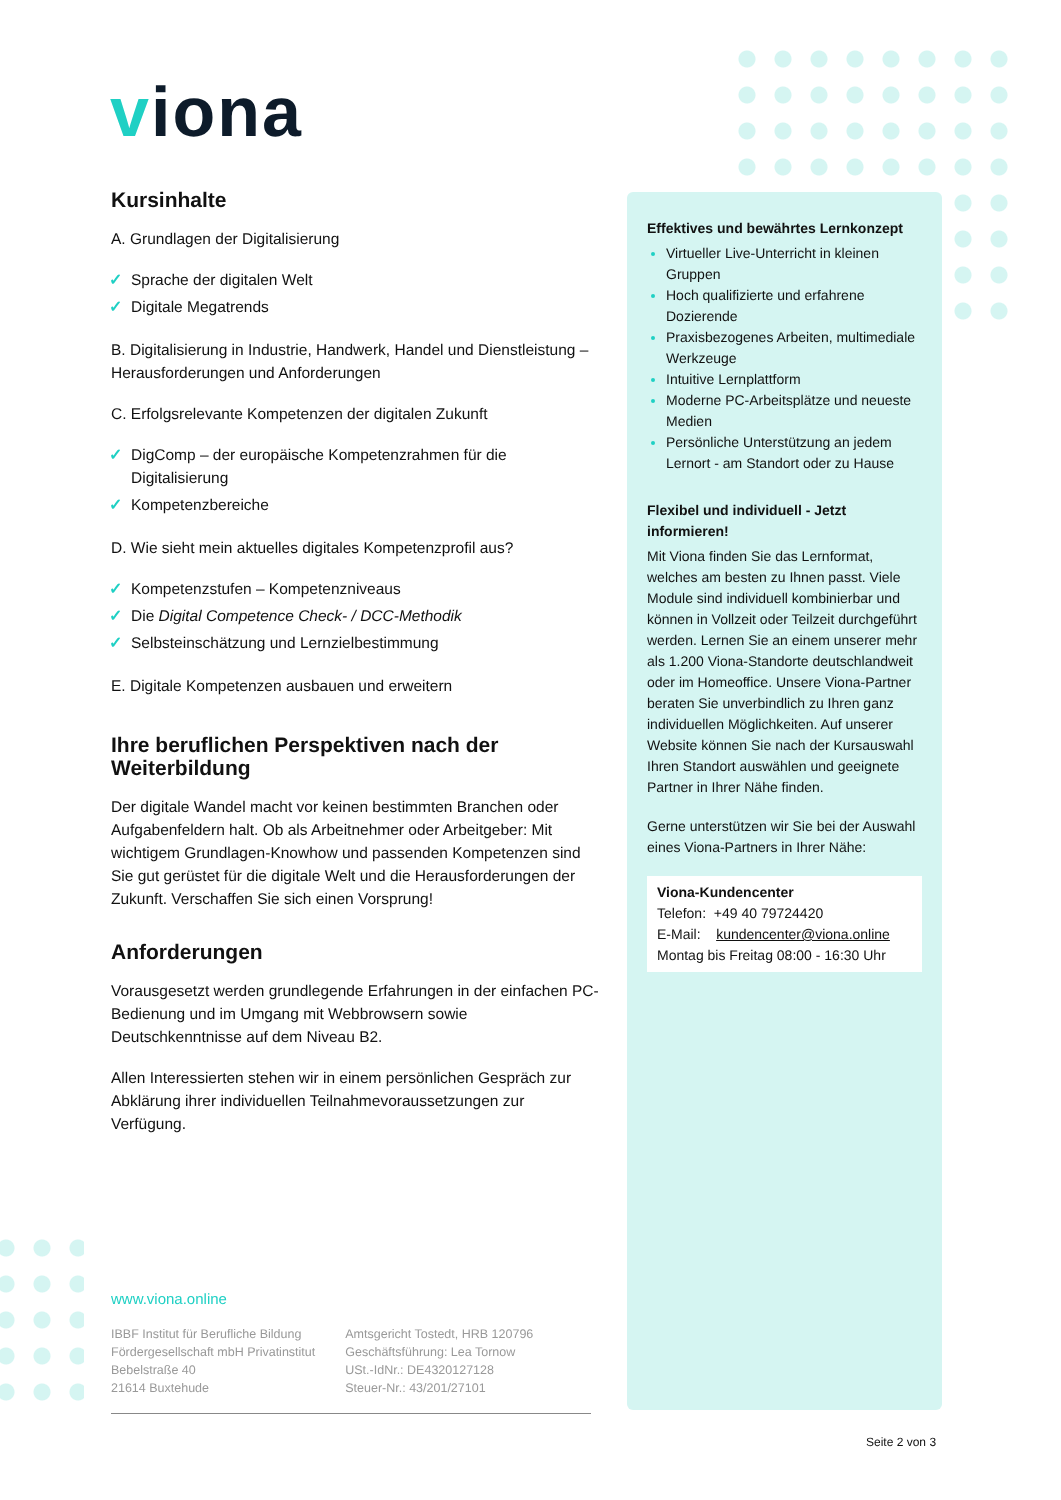viona
Kursinhalte
A. Grundlagen der Digitalisierung
✓ Sprache der digitalen Welt
✓ Digitale Megatrends
B. Digitalisierung in Industrie, Handwerk, Handel und Dienstleistung – Herausforderungen und Anforderungen
C. Erfolgsrelevante Kompetenzen der digitalen Zukunft
✓ DigComp – der europäische Kompetenzrahmen für die Digitalisierung
✓ Kompetenzbereiche
D. Wie sieht mein aktuelles digitales Kompetenzprofil aus?
✓ Kompetenzstufen – Kompetenzniveaus
✓ Die Digital Competence Check- / DCC-Methodik
✓ Selbsteinschätzung und Lernzielbestimmung
E. Digitale Kompetenzen ausbauen und erweitern
Ihre beruflichen Perspektiven nach der Weiterbildung
Der digitale Wandel macht vor keinen bestimmten Branchen oder Aufgabenfeldern halt. Ob als Arbeitnehmer oder Arbeitgeber: Mit wichtigem Grundlagen-Knowhow und passenden Kompetenzen sind Sie gut gerüstet für die digitale Welt und die Herausforderungen der Zukunft. Verschaffen Sie sich einen Vorsprung!
Anforderungen
Vorausgesetzt werden grundlegende Erfahrungen in der einfachen PC-Bedienung und im Umgang mit Webbrowsern sowie Deutschkenntnisse auf dem Niveau B2.
Allen Interessierten stehen wir in einem persönlichen Gespräch zur Abklärung ihrer individuellen Teilnahmevoraussetzungen zur Verfügung.
Effektives und bewährtes Lernkonzept
Virtueller Live-Unterricht in kleinen Gruppen
Hoch qualifizierte und erfahrene Dozierende
Praxisbezogenes Arbeiten, multimediale Werkzeuge
Intuitive Lernplattform
Moderne PC-Arbeitsplätze und neueste Medien
Persönliche Unterstützung an jedem Lernort - am Standort oder zu Hause
Flexibel und individuell - Jetzt informieren!
Mit Viona finden Sie das Lernformat, welches am besten zu Ihnen passt. Viele Module sind individuell kombinierbar und können in Vollzeit oder Teilzeit durchgeführt werden. Lernen Sie an einem unserer mehr als 1.200 Viona-Standorte deutschlandweit oder im Homeoffice. Unsere Viona-Partner beraten Sie unverbindlich zu Ihren ganz individuellen Möglichkeiten. Auf unserer Website können Sie nach der Kursauswahl Ihren Standort auswählen und geeignete Partner in Ihrer Nähe finden.
Gerne unterstützen wir Sie bei der Auswahl eines Viona-Partners in Ihrer Nähe:
Viona-Kundencenter
Telefon: +49 40 79724420
E-Mail: kundencenter@viona.online
Montag bis Freitag 08:00 - 16:30 Uhr
www.viona.online
IBBF Institut für Berufliche Bildung
Fördergesellschaft mbH Privatinstitut
Bebelstraße 40
21614 Buxtehude
Amtsgericht Tostedt, HRB 120796
Geschäftsführung: Lea Tornow
USt.-IdNr.: DE4320127128
Steuer-Nr.: 43/201/27101
Seite 2 von 3